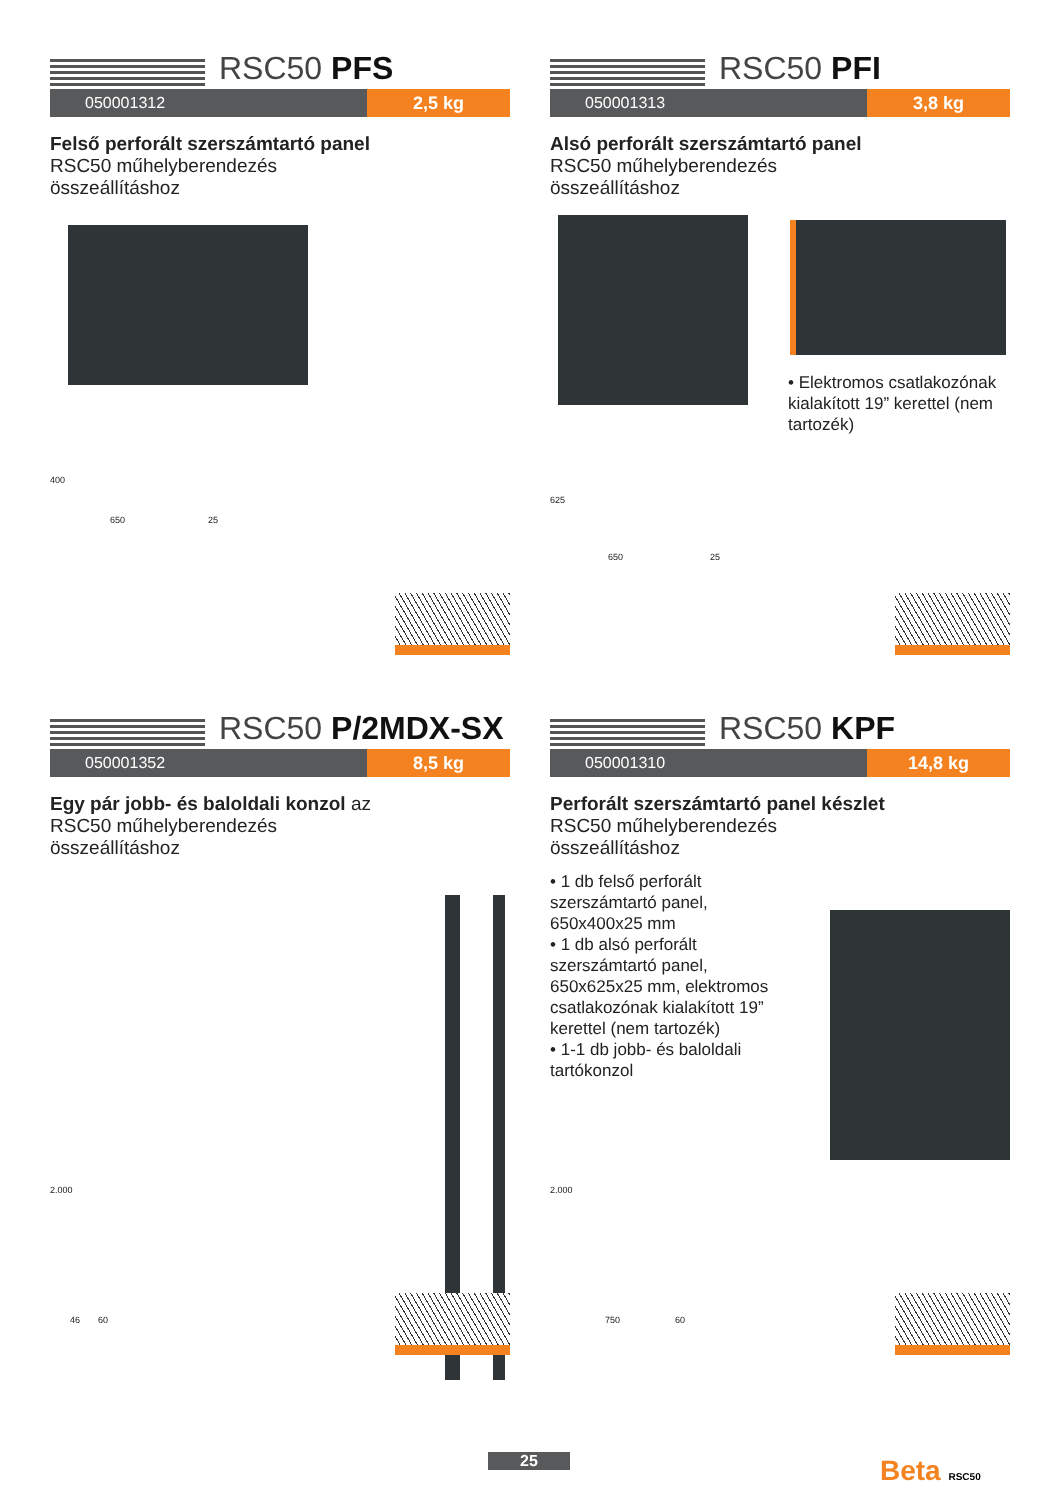RSC50 PFS
050001312 2,5 kg
Felső perforált szerszámtartó panel RSC50 műhelyberendezés összeállításhoz
400
650 25
RSC50 PFI
050001313 3,8 kg
Alsó perforált szerszámtartó panel RSC50 műhelyberendezés összeállításhoz
• Elektromos csatlakozónak kialakított 19” kerettel (nem tartozék)
625
650 25
RSC50 P/2MDX-SX
050001352 8,5 kg
Egy pár jobb- és baloldali konzol az RSC50 műhelyberendezés összeállításhoz
2.000
46 60
RSC50 KPF
050001310 14,8 kg
Perforált szerszámtartó panel készlet RSC50 műhelyberendezés összeállításhoz
• 1 db felső perforált szerszámtartó panel, 650x400x25 mm
• 1 db alsó perforált szerszámtartó panel, 650x625x25 mm, elektromos csatlakozónak kialakított 19” kerettel (nem tartozék)
• 1-1 db jobb- és baloldali tartókonzol
2.000
750 60
25 Beta RSC50